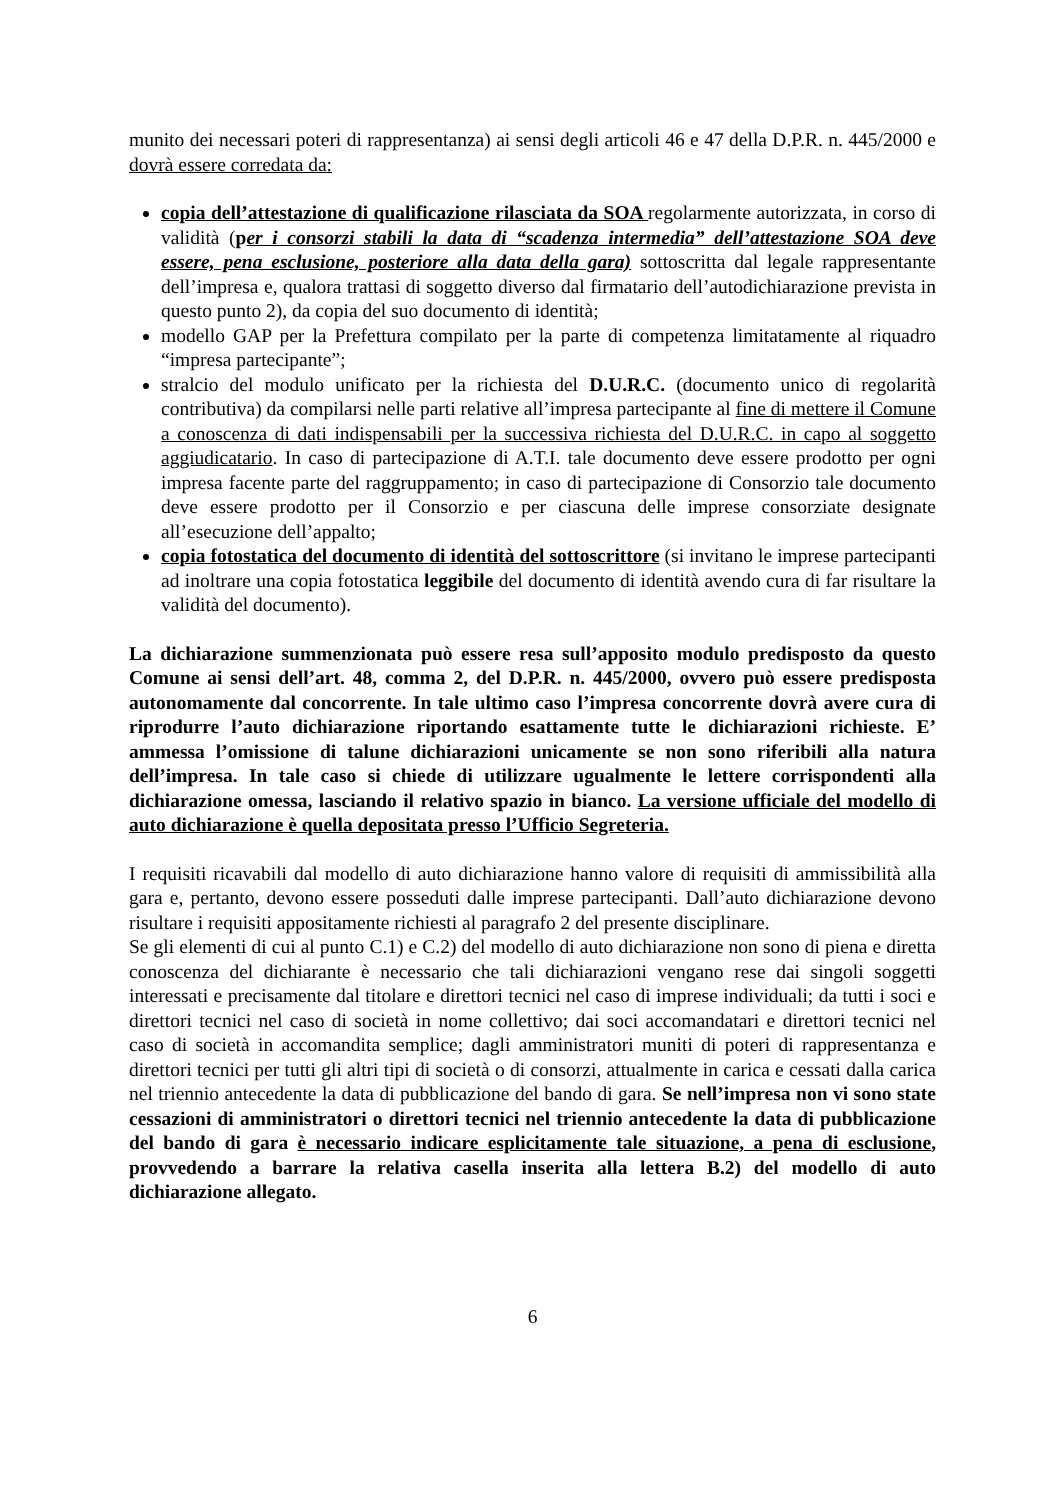munito dei necessari poteri di rappresentanza) ai sensi degli articoli 46 e 47 della D.P.R. n. 445/2000 e dovrà essere corredata da:
copia dell’attestazione di qualificazione rilasciata da SOA regolarmente autorizzata, in corso di validità (per i consorzi stabili la data di “scadenza intermedia” dell’attestazione SOA deve essere, pena esclusione, posteriore alla data della gara) sottoscritta dal legale rappresentante dell’impresa e, qualora trattasi di soggetto diverso dal firmatario dell’autodichiarazione prevista in questo punto 2), da copia del suo documento di identità;
modello GAP per la Prefettura compilato per la parte di competenza limitatamente al riquadro “impresa partecipante”;
stralcio del modulo unificato per la richiesta del D.U.R.C. (documento unico di regolarità contributiva) da compilarsi nelle parti relative all’impresa partecipante al fine di mettere il Comune a conoscenza di dati indispensabili per la successiva richiesta del D.U.R.C. in capo al soggetto aggiudicatario. In caso di partecipazione di A.T.I. tale documento deve essere prodotto per ogni impresa facente parte del raggruppamento; in caso di partecipazione di Consorzio tale documento deve essere prodotto per il Consorzio e per ciascuna delle imprese consorziate designate all’esecuzione dell’appalto;
copia fotostatica del documento di identità del sottoscrittore (si invitano le imprese partecipanti ad inoltrare una copia fotostatica leggibile del documento di identità avendo cura di far risultare la validità del documento).
La dichiarazione summenzionata può essere resa sull’apposito modulo predisposto da questo Comune ai sensi dell’art. 48, comma 2, del D.P.R. n. 445/2000, ovvero può essere predisposta autonomamente dal concorrente. In tale ultimo caso l’impresa concorrente dovrà avere cura di riprodurre l’auto dichiarazione riportando esattamente tutte le dichiarazioni richieste. E’ ammessa l’omissione di talune dichiarazioni unicamente se non sono riferibili alla natura dell’impresa. In tale caso si chiede di utilizzare ugualmente le lettere corrispondenti alla dichiarazione omessa, lasciando il relativo spazio in bianco. La versione ufficiale del modello di auto dichiarazione è quella depositata presso l’Ufficio Segreteria.
I requisiti ricavabili dal modello di auto dichiarazione hanno valore di requisiti di ammissibilità alla gara e, pertanto, devono essere posseduti dalle imprese partecipanti. Dall’auto dichiarazione devono risultare i requisiti appositamente richiesti al paragrafo 2 del presente disciplinare.
Se gli elementi di cui al punto C.1) e C.2) del modello di auto dichiarazione non sono di piena e diretta conoscenza del dichiarante è necessario che tali dichiarazioni vengano rese dai singoli soggetti interessati e precisamente dal titolare e direttori tecnici nel caso di imprese individuali; da tutti i soci e direttori tecnici nel caso di società in nome collettivo; dai soci accomandatari e direttori tecnici nel caso di società in accomandita semplice; dagli amministratori muniti di poteri di rappresentanza e direttori tecnici per tutti gli altri tipi di società o di consorzi, attualmente in carica e cessati dalla carica nel triennio antecedente la data di pubblicazione del bando di gara. Se nell’impresa non vi sono state cessazioni di amministratori o direttori tecnici nel triennio antecedente la data di pubblicazione del bando di gara è necessario indicare esplicitamente tale situazione, a pena di esclusione, provvedendo a barrare la relativa casella inserita alla lettera B.2) del modello di auto dichiarazione allegato.
6